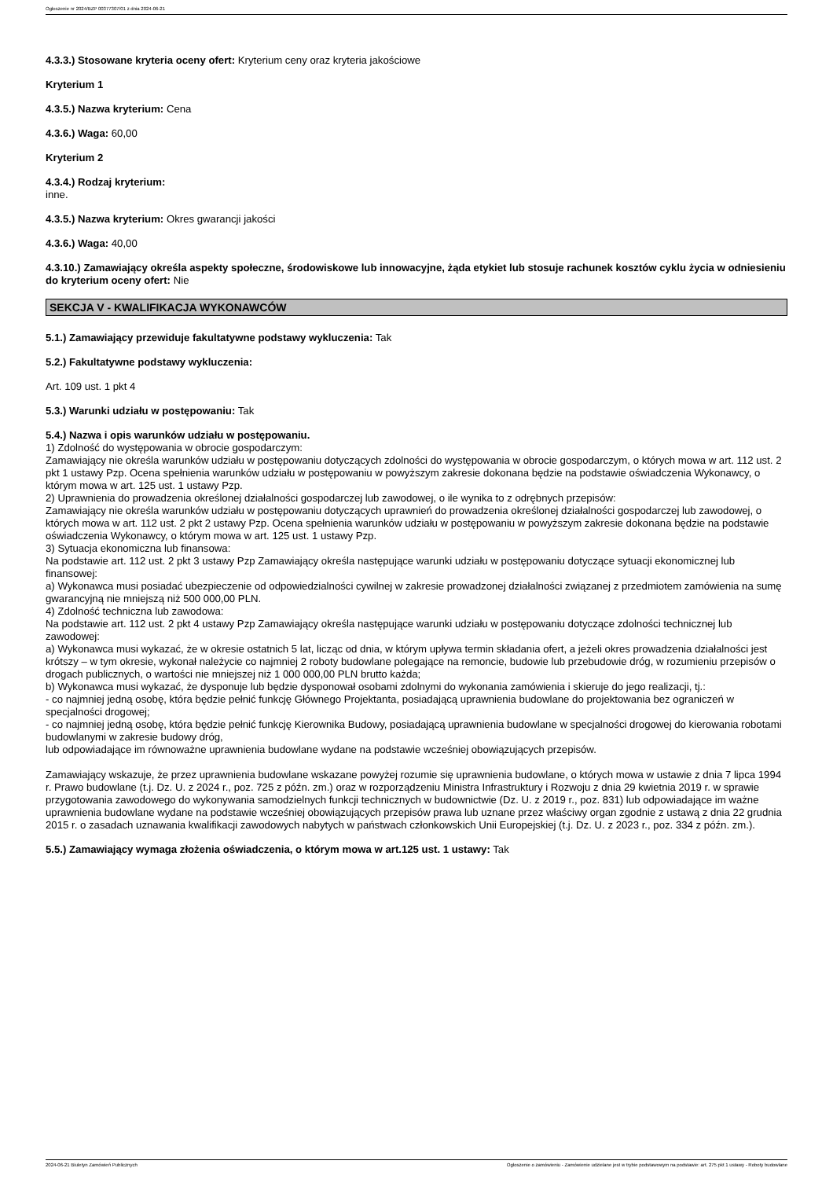Ogłoszenie nr 2024/BZP 00377307/01 z dnia 2024-06-21
4.3.3.) Stosowane kryteria oceny ofert: Kryterium ceny oraz kryteria jakościowe
Kryterium 1
4.3.5.) Nazwa kryterium: Cena
4.3.6.) Waga: 60,00
Kryterium 2
4.3.4.) Rodzaj kryterium:
inne.
4.3.5.) Nazwa kryterium: Okres gwarancji jakości
4.3.6.) Waga: 40,00
4.3.10.) Zamawiający określa aspekty społeczne, środowiskowe lub innowacyjne, żąda etykiet lub stosuje rachunek kosztów cyklu życia w odniesieniu do kryterium oceny ofert: Nie
SEKCJA V - KWALIFIKACJA WYKONAWCÓW
5.1.) Zamawiający przewiduje fakultatywne podstawy wykluczenia: Tak
5.2.) Fakultatywne podstawy wykluczenia:
Art. 109 ust. 1 pkt 4
5.3.) Warunki udziału w postępowaniu: Tak
5.4.) Nazwa i opis warunków udziału w postępowaniu.
1) Zdolność do występowania w obrocie gospodarczym:
Zamawiający nie określa warunków udziału w postępowaniu dotyczących zdolności do występowania w obrocie gospodarczym, o których mowa w art. 112 ust. 2 pkt 1 ustawy Pzp. Ocena spełnienia warunków udziału w postępowaniu w powyższym zakresie dokonana będzie na podstawie oświadczenia Wykonawcy, o którym mowa w art. 125 ust. 1 ustawy Pzp.
2) Uprawnienia do prowadzenia określonej działalności gospodarczej lub zawodowej, o ile wynika to z odrębnych przepisów:
Zamawiający nie określa warunków udziału w postępowaniu dotyczących uprawnień do prowadzenia określonej działalności gospodarczej lub zawodowej, o których mowa w art. 112 ust. 2 pkt 2 ustawy Pzp. Ocena spełnienia warunków udziału w postępowaniu w powyższym zakresie dokonana będzie na podstawie oświadczenia Wykonawcy, o którym mowa w art. 125 ust. 1 ustawy Pzp.
3) Sytuacja ekonomiczna lub finansowa:
Na podstawie art. 112 ust. 2 pkt 3 ustawy Pzp Zamawiający określa następujące warunki udziału w postępowaniu dotyczące sytuacji ekonomicznej lub finansowej:
a) Wykonawca musi posiadać ubezpieczenie od odpowiedzialności cywilnej w zakresie prowadzonej działalności związanej z przedmiotem zamówienia na sumę gwarancyjną nie mniejszą niż 500 000,00 PLN.
4) Zdolność techniczna lub zawodowa:
Na podstawie art. 112 ust. 2 pkt 4 ustawy Pzp Zamawiający określa następujące warunki udziału w postępowaniu dotyczące zdolności technicznej lub zawodowej:
a) Wykonawca musi wykazać, że w okresie ostatnich 5 lat, licząc od dnia, w którym upływa termin składania ofert, a jeżeli okres prowadzenia działalności jest krótszy – w tym okresie, wykonał należycie co najmniej 2 roboty budowlane polegające na remoncie, budowie lub przebudowie dróg, w rozumieniu przepisów o drogach publicznych, o wartości nie mniejszej niż 1 000 000,00 PLN brutto każda;
b) Wykonawca musi wykazać, że dysponuje lub będzie dysponował osobami zdolnymi do wykonania zamówienia i skieruje do jego realizacji, tj.:
- co najmniej jedną osobę, która będzie pełnić funkcję Głównego Projektanta, posiadającą uprawnienia budowlane do projektowania bez ograniczeń w specjalności drogowej;
- co najmniej jedną osobę, która będzie pełnić funkcję Kierownika Budowy, posiadającą uprawnienia budowlane w specjalności drogowej do kierowania robotami budowlanymi w zakresie budowy dróg,
lub odpowiadające im równoważne uprawnienia budowlane wydane na podstawie wcześniej obowiązujących przepisów.
Zamawiający wskazuje, że przez uprawnienia budowlane wskazane powyżej rozumie się uprawnienia budowlane, o których mowa w ustawie z dnia 7 lipca 1994 r. Prawo budowlane (t.j. Dz. U. z 2024 r., poz. 725 z późn. zm.) oraz w rozporządzeniu Ministra Infrastruktury i Rozwoju z dnia 29 kwietnia 2019 r. w sprawie przygotowania zawodowego do wykonywania samodzielnych funkcji technicznych w budownictwie (Dz. U. z 2019 r., poz. 831) lub odpowiadające im ważne uprawnienia budowlane wydane na podstawie wcześniej obowiązujących przepisów prawa lub uznane przez właściwy organ zgodnie z ustawą z dnia 22 grudnia 2015 r. o zasadach uznawania kwalifikacji zawodowych nabytych w państwach członkowskich Unii Europejskiej (t.j. Dz. U. z 2023 r., poz. 334 z późn. zm.).
5.5.) Zamawiający wymaga złożenia oświadczenia, o którym mowa w art.125 ust. 1 ustawy: Tak
2024-06-21 Biuletyn Zamówień Publicznych Ogłoszenie o zamówieniu - Zamówienie udzielane jest w trybie podstawowym na podstawie: art. 275 pkt 1 ustawy - Roboty budowlane